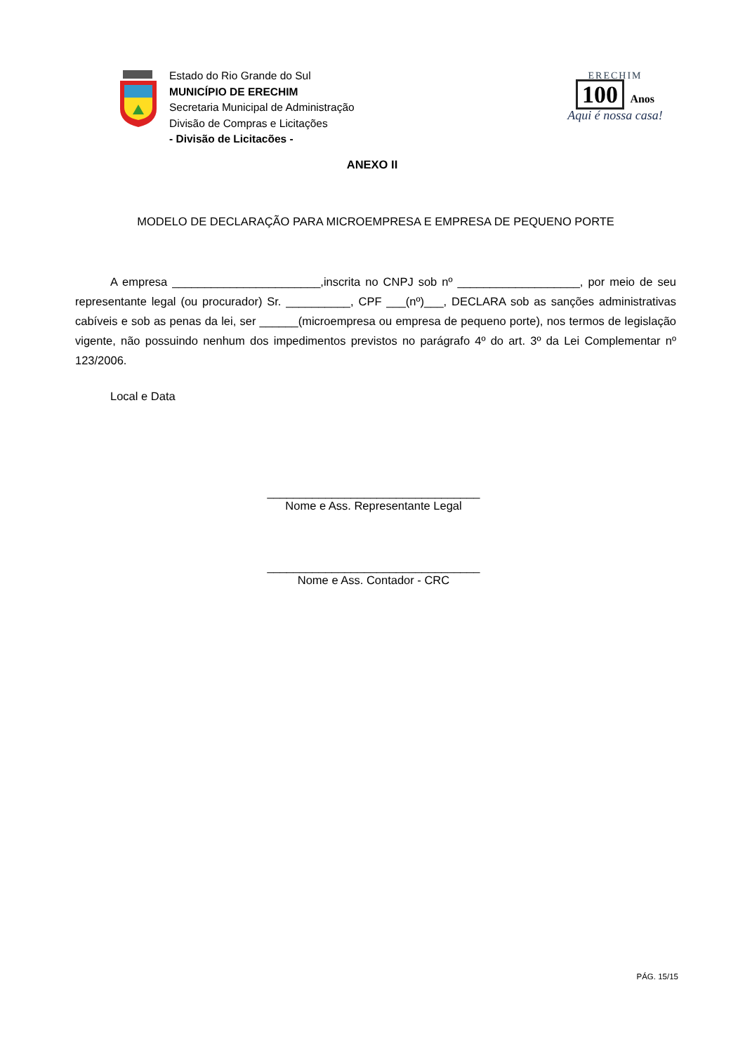Estado do Rio Grande do Sul
MUNICÍPIO DE ERECHIM
Secretaria Municipal de Administração
Divisão de Compras e Licitações
- Divisão de Licitacões -
ERECHIM
100 Anos
Aqui é nossa casa!
ANEXO II
MODELO DE DECLARAÇÃO PARA MICROEMPRESA E EMPRESA DE PEQUENO PORTE
A empresa _______________________,inscrita no CNPJ sob nº ___________________, por meio de seu representante legal (ou procurador) Sr. __________, CPF ___(nº)___, DECLARA sob as sanções administrativas cabíveis e sob as penas da lei, ser ______(microempresa ou empresa de pequeno porte), nos termos de legislação vigente, não possuindo nenhum dos impedimentos previstos no parágrafo 4º do art. 3º da Lei Complementar nº 123/2006.
Local e Data
_________________________________
Nome e Ass. Representante Legal
_________________________________
Nome e Ass. Contador - CRC
PÁG. 15/15